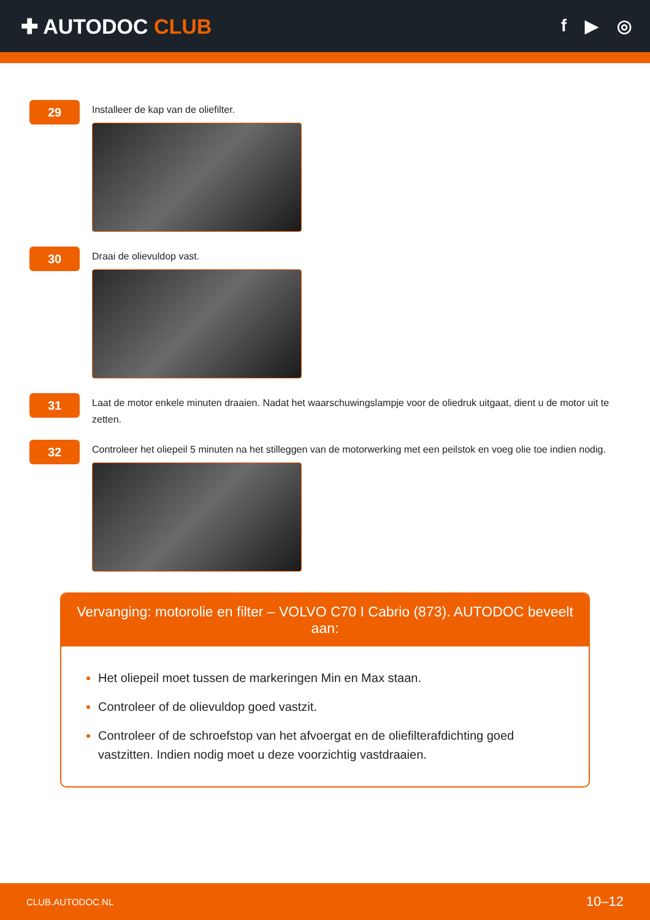✚ AUTODOC CLUB
f ▶ ◎
29
Installeer de kap van de oliefilter.
30
Draai de olievuldop vast.
31
Laat de motor enkele minuten draaien. Nadat het waarschuwingslampje voor de oliedruk uitgaat, dient u de motor uit te zetten.
32
Controleer het oliepeil 5 minuten na het stilleggen van de motorwerking met een peilstok en voeg olie toe indien nodig.
Vervanging: motorolie en filter – VOLVO C70 I Cabrio (873). AUTODOC beveelt aan:
Het oliepeil moet tussen de markeringen Min en Max staan.
Controleer of de olievuldop goed vastzit.
Controleer of de schroefstop van het afvoergat en de oliefilterafdichting goed vastzitten. Indien nodig moet u deze voorzichtig vastdraaien.
CLUB.AUTODOC.NL 10–12